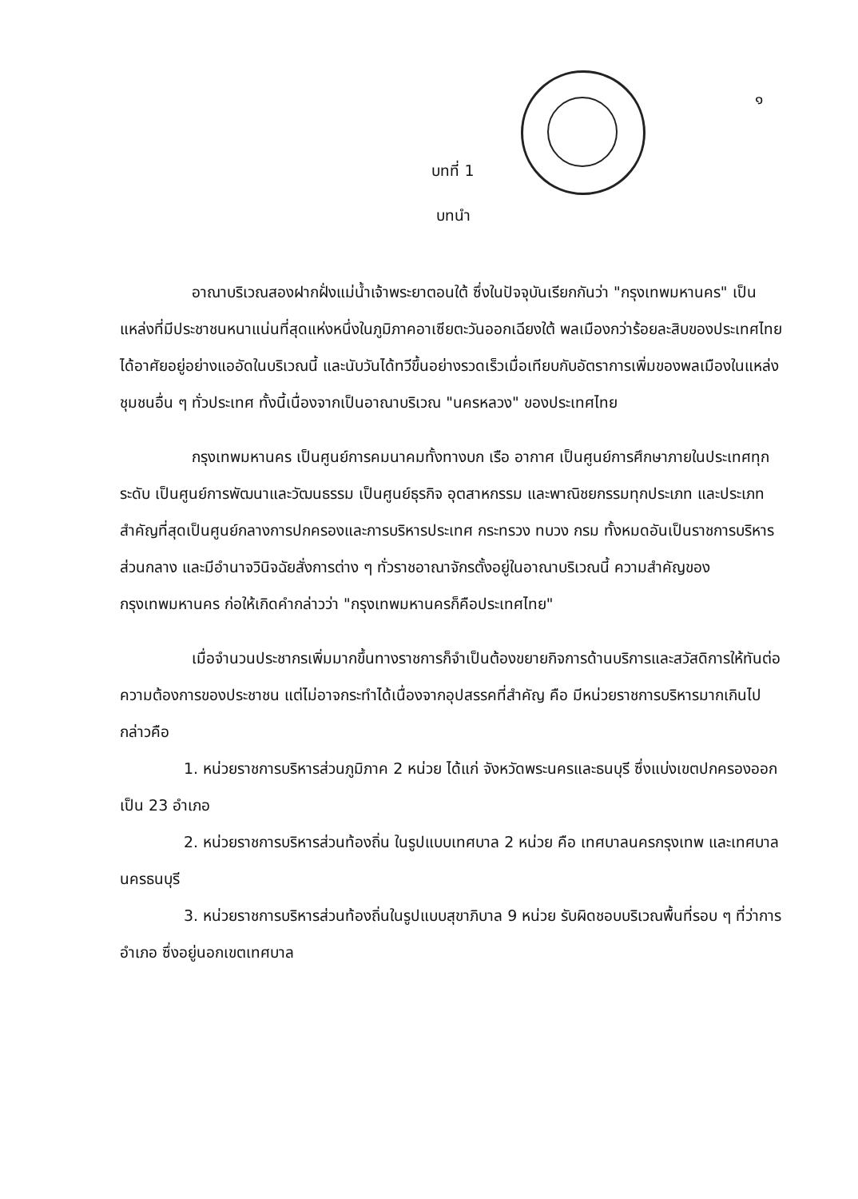๑
บทที่ 1
บทนำ
อาณาบริเวณสองฝากฝั่งแม่น้ำเจ้าพระยาตอนใต้ ซึ่งในปัจจุบันเรียกกันว่า "กรุงเทพมหานคร" เป็นแหล่งที่มีประชาชนหนาแน่นที่สุดแห่งหนึ่งในภูมิภาคอาเซียตะวันออกเฉียงใต้ พลเมืองกว่าร้อยละสิบของประเทศไทยได้อาศัยอยู่อย่างแออัดในบริเวณนี้ และนับวันได้ทวีขึ้นอย่างรวดเร็วเมื่อเทียบกับอัตราการเพิ่มของพลเมืองในแหล่งชุมชนอื่น ๆ ทั่วประเทศ ทั้งนี้เนื่องจากเป็นอาณาบริเวณ "นครหลวง" ของประเทศไทย
กรุงเทพมหานคร เป็นศูนย์การคมนาคมทั้งทางบก เรือ อากาศ เป็นศูนย์การศึกษาภายในประเทศทุกระดับ เป็นศูนย์การพัฒนาและวัฒนธรรม เป็นศูนย์ธุรกิจ อุตสาหกรรม และพาณิชยกรรมทุกประเภท และประเภทสำคัญที่สุดเป็นศูนย์กลางการปกครองและการบริหารประเทศ กระทรวง ทบวง กรม ทั้งหมดอันเป็นราชการบริหารส่วนกลาง และมีอำนาจวินิจฉัยสั่งการต่าง ๆ ทั่วราชอาณาจักรตั้งอยู่ในอาณาบริเวณนี้ ความสำคัญของกรุงเทพมหานคร ก่อให้เกิดคำกล่าวว่า "กรุงเทพมหานครก็คือประเทศไทย"
เมื่อจำนวนประชากรเพิ่มมากขึ้นทางราชการก็จำเป็นต้องขยายกิจการด้านบริการและสวัสดิการให้ทันต่อความต้องการของประชาชน แต่ไม่อาจกระทำได้เนื่องจากอุปสรรคที่สำคัญ คือ มีหน่วยราชการบริหารมากเกินไป กล่าวคือ
1. หน่วยราชการบริหารส่วนภูมิภาค 2 หน่วย ได้แก่ จังหวัดพระนครและธนบุรี ซึ่งแบ่งเขตปกครองออกเป็น 23 อำเภอ
2. หน่วยราชการบริหารส่วนท้องถิ่น ในรูปแบบเทศบาล 2 หน่วย คือ เทศบาลนครกรุงเทพ และเทศบาลนครธนบุรี
3. หน่วยราชการบริหารส่วนท้องถิ่นในรูปแบบสุขาภิบาล 9 หน่วย รับผิดชอบบริเวณพื้นที่รอบ ๆ ที่ว่าการอำเภอ ซึ่งอยู่นอกเขตเทศบาล